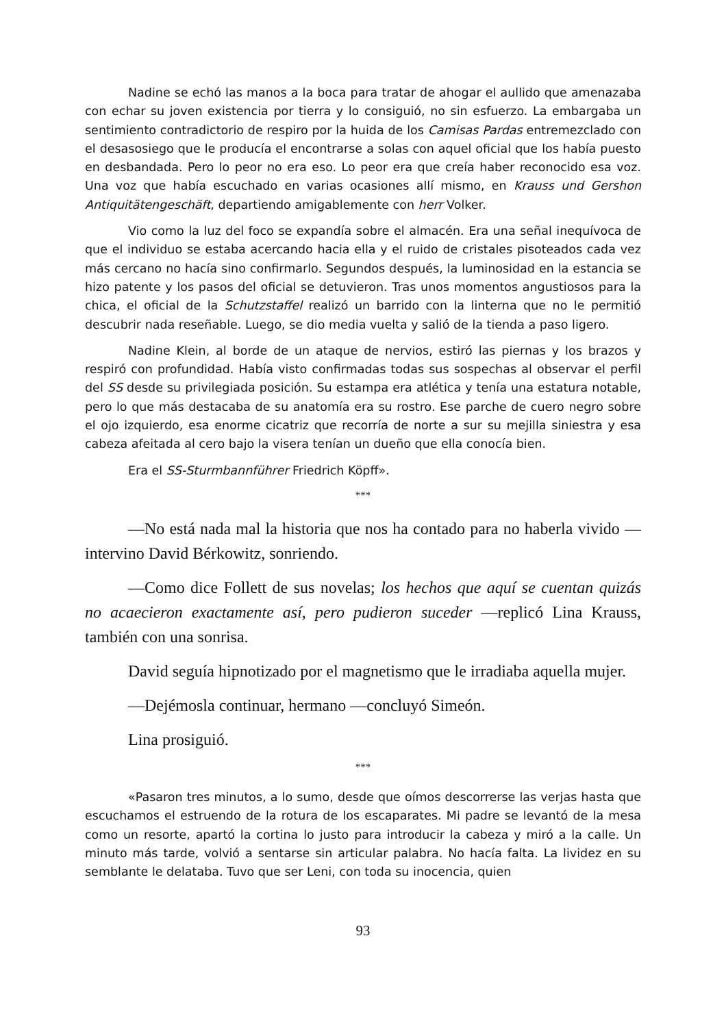Nadine se echó las manos a la boca para tratar de ahogar el aullido que amenazaba con echar su joven existencia por tierra y lo consiguió, no sin esfuerzo. La embargaba un sentimiento contradictorio de respiro por la huida de los Camisas Pardas entremezclado con el desasosiego que le producía el encontrarse a solas con aquel oficial que los había puesto en desbandada. Pero lo peor no era eso. Lo peor era que creía haber reconocido esa voz. Una voz que había escuchado en varias ocasiones allí mismo, en Krauss und Gershon Antiquitätengeschäft, departiendo amigablemente con herr Volker.
Vio como la luz del foco se expandía sobre el almacén. Era una señal inequívoca de que el individuo se estaba acercando hacia ella y el ruido de cristales pisoteados cada vez más cercano no hacía sino confirmarlo. Segundos después, la luminosidad en la estancia se hizo patente y los pasos del oficial se detuvieron. Tras unos momentos angustiosos para la chica, el oficial de la Schutzstaffel realizó un barrido con la linterna que no le permitió descubrir nada reseñable. Luego, se dio media vuelta y salió de la tienda a paso ligero.
Nadine Klein, al borde de un ataque de nervios, estiró las piernas y los brazos y respiró con profundidad. Había visto confirmadas todas sus sospechas al observar el perfil del SS desde su privilegiada posición. Su estampa era atlética y tenía una estatura notable, pero lo que más destacaba de su anatomía era su rostro. Ese parche de cuero negro sobre el ojo izquierdo, esa enorme cicatriz que recorría de norte a sur su mejilla siniestra y esa cabeza afeitada al cero bajo la visera tenían un dueño que ella conocía bien.
Era el SS-Sturmbannführer Friedrich Köpff».
***
—No está nada mal la historia que nos ha contado para no haberla vivido —intervino David Bérkowitz, sonriendo.
—Como dice Follett de sus novelas; los hechos que aquí se cuentan quizás no acaecieron exactamente así, pero pudieron suceder —replicó Lina Krauss, también con una sonrisa.
David seguía hipnotizado por el magnetismo que le irradiaba aquella mujer.
—Dejémosla continuar, hermano —concluyó Simeón.
Lina prosiguió.
***
«Pasaron tres minutos, a lo sumo, desde que oímos descorrerse las verjas hasta que escuchamos el estruendo de la rotura de los escaparates. Mi padre se levantó de la mesa como un resorte, apartó la cortina lo justo para introducir la cabeza y miró a la calle. Un minuto más tarde, volvió a sentarse sin articular palabra. No hacía falta. La lividez en su semblante le delataba. Tuvo que ser Leni, con toda su inocencia, quien
93